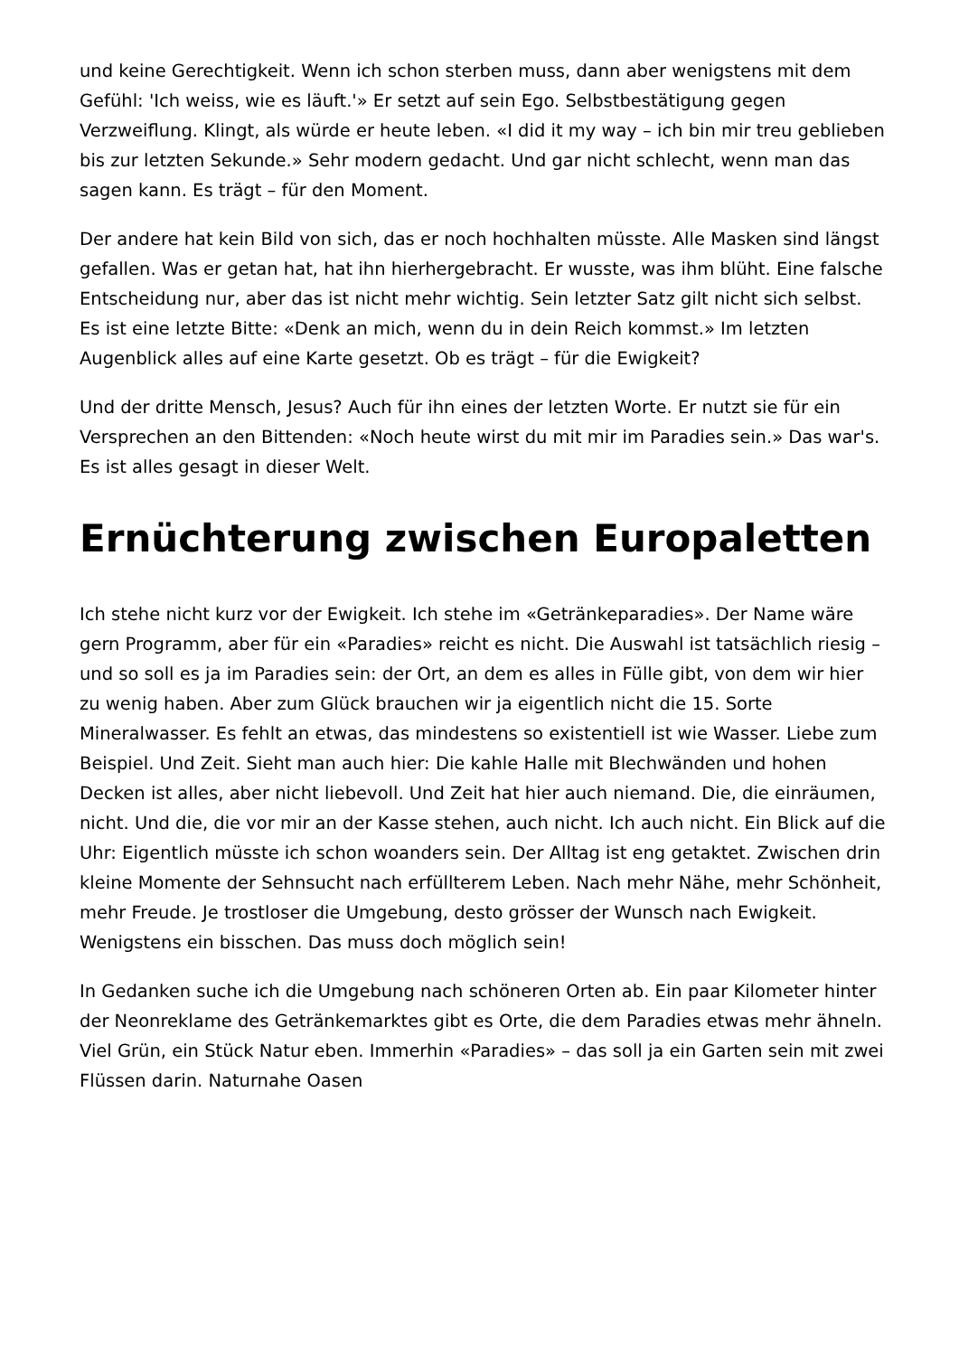und keine Gerechtigkeit. Wenn ich schon sterben muss, dann aber wenigstens mit dem Gefühl: 'Ich weiss, wie es läuft.'» Er setzt auf sein Ego. Selbstbestätigung gegen Verzweiflung. Klingt, als würde er heute leben. «I did it my way – ich bin mir treu geblieben bis zur letzten Sekunde.» Sehr modern gedacht. Und gar nicht schlecht, wenn man das sagen kann. Es trägt – für den Moment.
Der andere hat kein Bild von sich, das er noch hochhalten müsste. Alle Masken sind längst gefallen. Was er getan hat, hat ihn hierhergebracht. Er wusste, was ihm blüht. Eine falsche Entscheidung nur, aber das ist nicht mehr wichtig. Sein letzter Satz gilt nicht sich selbst. Es ist eine letzte Bitte: «Denk an mich, wenn du in dein Reich kommst.» Im letzten Augenblick alles auf eine Karte gesetzt. Ob es trägt – für die Ewigkeit?
Und der dritte Mensch, Jesus? Auch für ihn eines der letzten Worte. Er nutzt sie für ein Versprechen an den Bittenden: «Noch heute wirst du mit mir im Paradies sein.» Das war's. Es ist alles gesagt in dieser Welt.
Ernüchterung zwischen Europaletten
Ich stehe nicht kurz vor der Ewigkeit. Ich stehe im «Getränkeparadies». Der Name wäre gern Programm, aber für ein «Paradies» reicht es nicht. Die Auswahl ist tatsächlich riesig – und so soll es ja im Paradies sein: der Ort, an dem es alles in Fülle gibt, von dem wir hier zu wenig haben. Aber zum Glück brauchen wir ja eigentlich nicht die 15. Sorte Mineralwasser. Es fehlt an etwas, das mindestens so existentiell ist wie Wasser. Liebe zum Beispiel. Und Zeit. Sieht man auch hier: Die kahle Halle mit Blechwänden und hohen Decken ist alles, aber nicht liebevoll. Und Zeit hat hier auch niemand. Die, die einräumen, nicht. Und die, die vor mir an der Kasse stehen, auch nicht. Ich auch nicht. Ein Blick auf die Uhr: Eigentlich müsste ich schon woanders sein. Der Alltag ist eng getaktet. Zwischen drin kleine Momente der Sehnsucht nach erfüllterem Leben. Nach mehr Nähe, mehr Schönheit, mehr Freude. Je trostloser die Umgebung, desto grösser der Wunsch nach Ewigkeit. Wenigstens ein bisschen. Das muss doch möglich sein!
In Gedanken suche ich die Umgebung nach schöneren Orten ab. Ein paar Kilometer hinter der Neonreklame des Getränkemarktes gibt es Orte, die dem Paradies etwas mehr ähneln. Viel Grün, ein Stück Natur eben. Immerhin «Paradies» – das soll ja ein Garten sein mit zwei Flüssen darin. Naturnahe Oasen